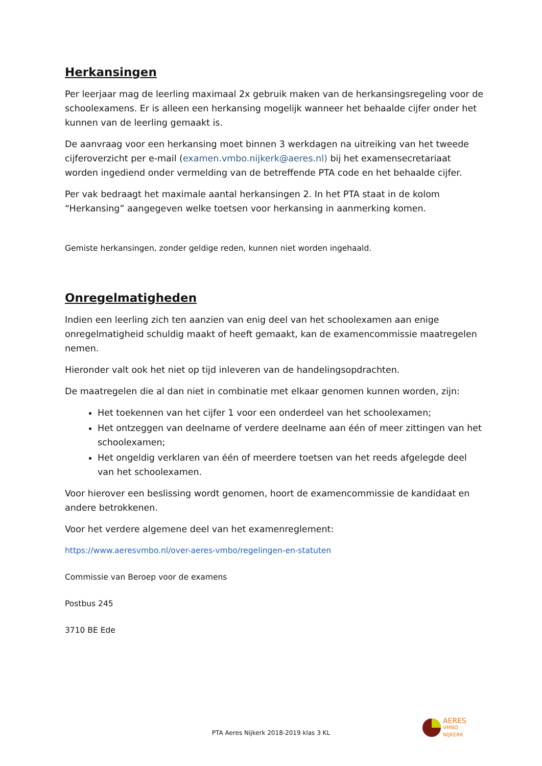Herkansingen
Per leerjaar mag de leerling maximaal 2x gebruik maken van de herkansingsregeling voor de schoolexamens. Er is alleen een herkansing mogelijk wanneer het behaalde cijfer onder het kunnen van de leerling gemaakt is.
De aanvraag voor een herkansing moet binnen 3 werkdagen na uitreiking van het tweede cijferoverzicht per e-mail (examen.vmbo.nijkerk@aeres.nl) bij het examensecretariaat worden ingediend onder vermelding van de betreffende PTA code en het behaalde cijfer.
Per vak bedraagt het maximale aantal herkansingen 2. In het PTA staat in de kolom “Herkansing” aangegeven welke toetsen voor herkansing in aanmerking komen.
Gemiste herkansingen, zonder geldige reden, kunnen niet worden ingehaald.
Onregelmatigheden
Indien een leerling zich ten aanzien van enig deel van het schoolexamen aan enige onregelmatigheid schuldig maakt of heeft gemaakt, kan de examencommissie maatregelen nemen.
Hieronder valt ook het niet op tijd inleveren van de handelingsopdrachten.
De maatregelen die al dan niet in combinatie met elkaar genomen kunnen worden, zijn:
Het toekennen van het cijfer 1 voor een onderdeel van het schoolexamen;
Het ontzeggen van deelname of verdere deelname aan één of meer zittingen van het schoolexamen;
Het ongeldig verklaren van één of meerdere toetsen van het reeds afgelegde deel van het schoolexamen.
Voor hierover een beslissing wordt genomen, hoort de examencommissie de kandidaat en andere betrokkenen.
Voor het verdere algemene deel van het examenreglement:
https://www.aeresvmbo.nl/over-aeres-vmbo/regelingen-en-statuten
Commissie van Beroep voor de examens
Postbus 245
3710 BE Ede
PTA Aeres Nijkerk 2018-2019 klas 3 KL
AERES
VMBO
NIJKERK